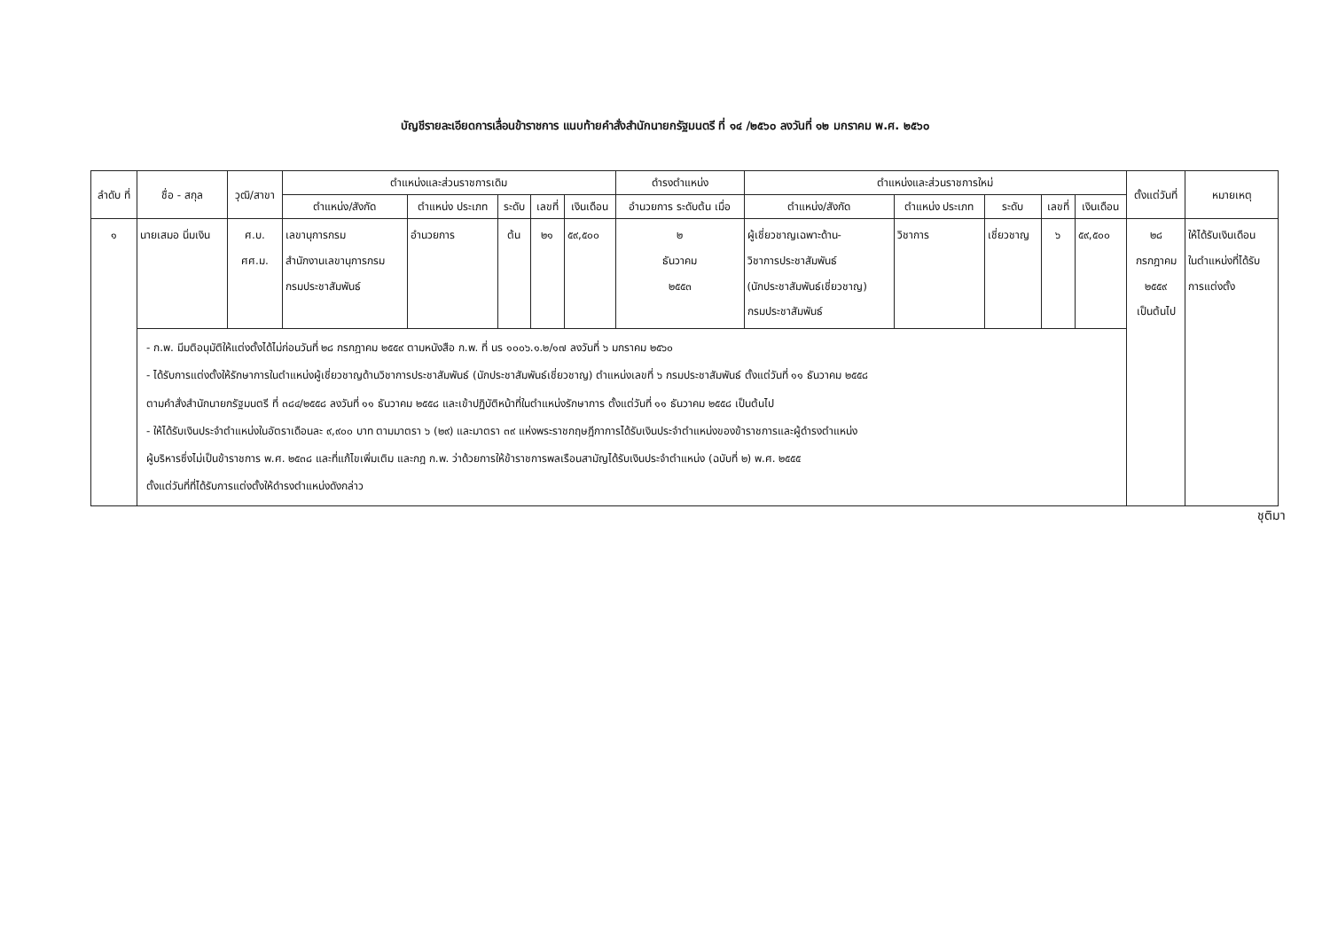บัญชีรายละเอียดการเลื่อนข้าราชการ แนบท้ายคำสั่งสำนักนายกรัฐมนตรี ที่ ๑๔ /๒๕๖๐ ลงวันที่ ๑๒ มกราคม พ.ศ. ๒๕๖๐
| ลำดับ ที่ | ชื่อ - สกุล | วุฒิ/สาขา | ตำแหน่งและส่วนราชการเดิม | | | | | ดำรงตำแหน่ง | ตำแหน่งและส่วนราชการใหม่ | | | | | ตั้งแต่วันที่ | หมายเหตุ |
| --- | --- | --- | --- | --- | --- | --- | --- | --- | --- | --- | --- | --- | --- | --- | --- |
| | | | ตำแหน่ง/สังกัด | ตำแหน่ง ประเภท | ระดับ | เลขที่ | เงินเดือน | อำนวยการ ระดับต้น เมื่อ | ตำแหน่ง/สังกัด | ตำแหน่ง ประเภท | ระดับ | เลขที่ | เงินเดือน | | |
| ๑ | นายเสมอ นิ่มเงิน | ศ.บ. ศศ.ม. | เลขานุการกรม สำนักงานเลขานุการกรม กรมประชาสัมพันธ์ | อำนวยการ | ต้น | ๒๑ | ๕๙,๕๐๐ | ๒ ธันวาคม ๒๕๕๓ | ผู้เชี่ยวชาญเฉพาะด้าน- วิชาการประชาสัมพันธ์ (นักประชาสัมพันธ์เชี่ยวชาญ) กรมประชาสัมพันธ์ | วิชาการ | เชี่ยวชาญ | ๖ | ๕๙,๕๐๐ | ๒๘ กรกฎาคม ๒๕๕๙ เป็นต้นไป | ให้ได้รับเงินเดือน ในตำแหน่งที่ได้รับ การแต่งตั้ง |
| | - ก.พ. มีมติอนุมัติให้แต่งตั้งได้ไม่ก่อนวันที่ ๒๘ กรกฎาคม ๒๕๕๙ ตามหนังสือ ก.พ. ที่ นร ๑๐๐๖.๑.๒/๑๗ ลงวันที่ ๖ มกราคม ๒๕๖๐ - ได้รับการแต่งตั้งให้รักษาการในตำแหน่งผู้เชี่ยวชาญด้านวิชาการประชาสัมพันธ์ (นักประชาสัมพันธ์เชี่ยวชาญ) ตำแหน่งเลขที่ ๖ กรมประชาสัมพันธ์ ตั้งแต่วันที่ ๑๑ ธันวาคม ๒๕๕๘ ตามคำสั่งสำนักนายกรัฐมนตรี ที่ ๓๘๔/๒๕๕๘ ลงวันที่ ๑๑ ธันวาคม ๒๕๕๘ และเข้าปฏิบัติหน้าที่ในตำแหน่งรักษาการ ตั้งแต่วันที่ ๑๑ ธันวาคม ๒๕๕๘ เป็นต้นไป - ให้ได้รับเงินประจำตำแหน่งในอัตราเดือนละ ๙,๙๐๐ บาท ตามมาตรา ๖ (๒๙) และมาตรา ๓๙ แห่งพระราชกฤษฎีกาการได้รับเงินประจำตำแหน่งของข้าราชการและผู้ดำรงตำแหน่ง ผู้บริหารซึ่งไม่เป็นข้าราชการ พ.ศ. ๒๕๓๘ และที่แก้ไขเพิ่มเติม และกฎ ก.พ. ว่าด้วยการให้ข้าราชการพลเรือนสามัญได้รับเงินประจำตำแหน่ง (ฉบับที่ ๒) พ.ศ. ๒๕๕๕ ตั้งแต่วันที่ที่ได้รับการแต่งตั้งให้ดำรงตำแหน่งดังกล่าว | | | | | | | | | | | | | | |
ชุติมา